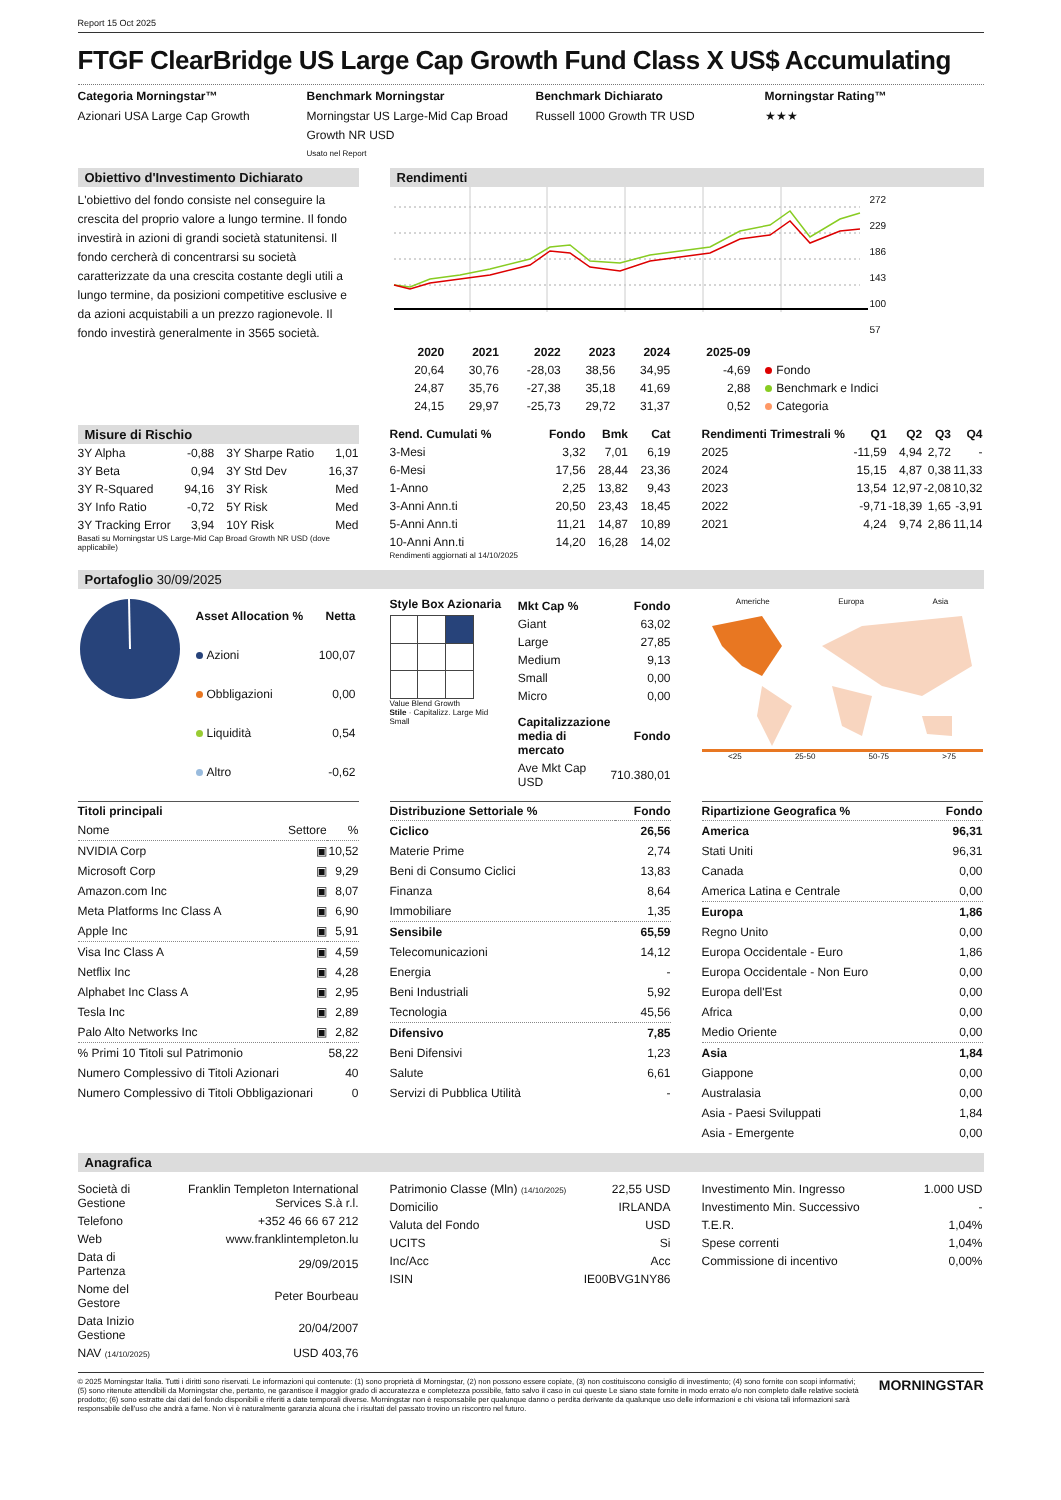Report 15 Oct 2025
FTGF ClearBridge US Large Cap Growth Fund Class X US$ Accumulating
Categoria Morningstar™
Azionari USA Large Cap Growth
Benchmark Morningstar
Morningstar US Large-Mid Cap Broad Growth NR USD
Usato nel Report
Benchmark Dichiarato
Russell 1000 Growth TR USD
Morningstar Rating™
★★★
Obiettivo d'Investimento Dichiarato
L'obiettivo del fondo consiste nel conseguire la crescita del proprio valore a lungo termine. Il fondo investirà in azioni di grandi società statunitensi. Il fondo cercherà di concentrarsi su società caratterizzate da una crescita costante degli utili a lungo termine, da posizioni competitive esclusive e da azioni acquistabili a un prezzo ragionevole. Il fondo investirà generalmente in 3565 società.
Rendimenti
272
229
186
143
100
57
| | 2020 | 2021 | 2022 | 2023 | 2024 | 2025-09 | |
| --- | --- | --- | --- | --- | --- | --- | --- |
| | 20,64 | 30,76 | -28,03 | 38,56 | 34,95 | -4,69 | Fondo |
| | 24,87 | 35,76 | -27,38 | 35,18 | 41,69 | 2,88 | Benchmark e Indici |
| | 24,15 | 29,97 | -25,73 | 29,72 | 31,37 | 0,52 | Categoria |
Misure di Rischio
| 3Y Alpha | -0,88 | 3Y Sharpe Ratio | 1,01 |
| 3Y Beta | 0,94 | 3Y Std Dev | 16,37 |
| 3Y R-Squared | 94,16 | 3Y Risk | Med |
| 3Y Info Ratio | -0,72 | 5Y Risk | Med |
| 3Y Tracking Error | 3,94 | 10Y Risk | Med |
Basati su Morningstar US Large-Mid Cap Broad Growth NR USD (dove applicabile)
| Rend. Cumulati % | Fondo | Bmk | Cat |
| --- | --- | --- | --- |
| 3-Mesi | 3,32 | 7,01 | 6,19 |
| 6-Mesi | 17,56 | 28,44 | 23,36 |
| 1-Anno | 2,25 | 13,82 | 9,43 |
| 3-Anni Ann.ti | 20,50 | 23,43 | 18,45 |
| 5-Anni Ann.ti | 11,21 | 14,87 | 10,89 |
| 10-Anni Ann.ti | 14,20 | 16,28 | 14,02 |
Rendimenti aggiornati al 14/10/2025
| Rendimenti Trimestrali % | Q1 | Q2 | Q3 | Q4 |
| --- | --- | --- | --- | --- |
| 2025 | -11,59 | 4,94 | 2,72 | - |
| 2024 | 15,15 | 4,87 | 0,38 | 11,33 |
| 2023 | 13,54 | 12,97 | -2,08 | 10,32 |
| 2022 | -9,71 | -18,39 | 1,65 | -3,91 |
| 2021 | 4,24 | 9,74 | 2,86 | 11,14 |
Portafoglio 30/09/2025
| Asset Allocation % | Netta |
| --- | --- |
| Azioni | 100,07 |
| Obbligazioni | 0,00 |
| Liquidità | 0,54 |
| Altro | -0,62 |
Style Box Azionaria
Value Blend Growth
Stile · Capitalizz. Large Mid Small
| Mkt Cap % | Fondo |
| --- | --- |
| Giant | 63,02 |
| Large | 27,85 |
| Medium | 9,13 |
| Small | 0,00 |
| Micro | 0,00 |
| Capitalizzazione media di mercato | Fondo |
| --- | --- |
| Ave Mkt Cap USD | 710.380,01 |
Americhe Europa Asia
<25 25-50 50-75 >75
| Titoli principali | | |
| --- | --- | --- |
| Nome | Settore | % |
| NVIDIA Corp | ▣ | 10,52 |
| Microsoft Corp | ▣ | 9,29 |
| Amazon.com Inc | ▣ | 8,07 |
| Meta Platforms Inc Class A | ▣ | 6,90 |
| Apple Inc | ▣ | 5,91 |
| Visa Inc Class A | ▣ | 4,59 |
| Netflix Inc | ▣ | 4,28 |
| Alphabet Inc Class A | ▣ | 2,95 |
| Tesla Inc | ▣ | 2,89 |
| Palo Alto Networks Inc | ▣ | 2,82 |
| % Primi 10 Titoli sul Patrimonio | | 58,22 |
| Numero Complessivo di Titoli Azionari | | 40 |
| Numero Complessivo di Titoli Obbligazionari | | 0 |
| Distribuzione Settoriale % | Fondo |
| --- | --- |
| Ciclico | 26,56 |
| Materie Prime | 2,74 |
| Beni di Consumo Ciclici | 13,83 |
| Finanza | 8,64 |
| Immobiliare | 1,35 |
| Sensibile | 65,59 |
| Telecomunicazioni | 14,12 |
| Energia | - |
| Beni Industriali | 5,92 |
| Tecnologia | 45,56 |
| Difensivo | 7,85 |
| Beni Difensivi | 1,23 |
| Salute | 6,61 |
| Servizi di Pubblica Utilità | - |
| Ripartizione Geografica % | Fondo |
| --- | --- |
| America | 96,31 |
| Stati Uniti | 96,31 |
| Canada | 0,00 |
| America Latina e Centrale | 0,00 |
| Europa | 1,86 |
| Regno Unito | 0,00 |
| Europa Occidentale - Euro | 1,86 |
| Europa Occidentale - Non Euro | 0,00 |
| Europa dell'Est | 0,00 |
| Africa | 0,00 |
| Medio Oriente | 0,00 |
| Asia | 1,84 |
| Giappone | 0,00 |
| Australasia | 0,00 |
| Asia - Paesi Sviluppati | 1,84 |
| Asia - Emergente | 0,00 |
Anagrafica
| Società di Gestione | Franklin Templeton International Services S.à r.l. |
| Telefono | +352 46 66 67 212 |
| Web | www.franklintempleton.lu |
| Data di Partenza | 29/09/2015 |
| Nome del Gestore | Peter Bourbeau |
| Data Inizio Gestione | 20/04/2007 |
| NAV (14/10/2025) | USD 403,76 |
| Patrimonio Classe (Mln) (14/10/2025) | 22,55 USD |
| Domicilio | IRLANDA |
| Valuta del Fondo | USD |
| UCITS | Si |
| Inc/Acc | Acc |
| ISIN | IE00BVG1NY86 |
| Investimento Min. Ingresso | 1.000 USD |
| Investimento Min. Successivo | - |
| T.E.R. | 1,04% |
| Spese correnti | 1,04% |
| Commissione di incentivo | 0,00% |
© 2025 Morningstar Italia. Tutti i diritti sono riservati. Le informazioni qui contenute: (1) sono proprietà di Morningstar, (2) non possono essere copiate, (3) non costituiscono consiglio di investimento; (4) sono fornite con scopi informativi; (5) sono ritenute attendibili da Morningstar che, pertanto, ne garantisce il maggior grado di accuratezza e completezza possibile, fatto salvo il caso in cui queste Le siano state fornite in modo errato e/o non completo dalle relative società prodotto; (6) sono estratte dai dati del fondo disponibili e riferiti a date temporali diverse. Morningstar non è responsabile per qualunque danno o perdita derivante da qualunque uso delle informazioni e chi visiona tali informazioni sarà responsabile dell'uso che andrà a farne. Non vi è naturalmente garanzia alcuna che i risultati del passato trovino un riscontro nel futuro.
MORNINGSTAR